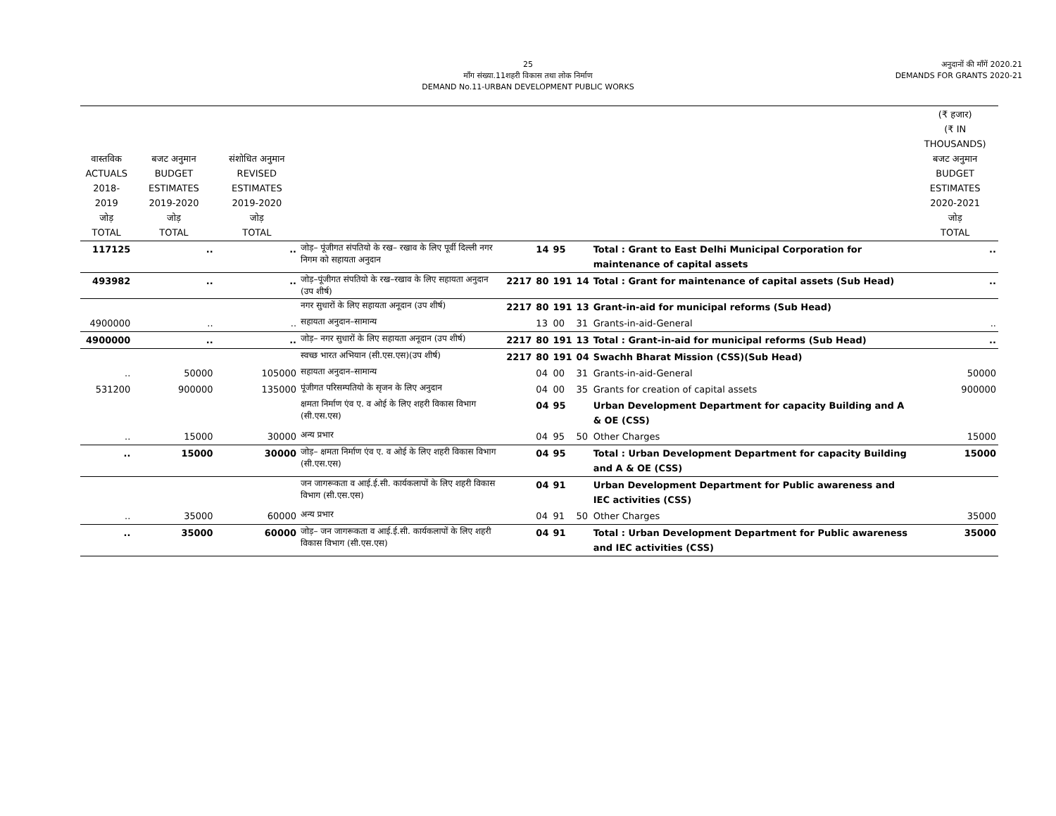25
माँग संख्या.11शहरी विकास तथा लोक निर्माण
DEMAND No.11-URBAN DEVELOPMENT PUBLIC WORKS
अनुदानों की माँगें 2020.21
DEMANDS FOR GRANTS 2020-21
| वास्तविक ACTUALS 2018-2019 जोड़ TOTAL | बजट अनुमान BUDGET ESTIMATES 2019-2020 जोड़ TOTAL | संशोधित अनुमान REVISED ESTIMATES 2019-2020 जोड़ TOTAL | | | | | | | (₹ हजार) (₹ IN THOUSANDS) बजट अनुमान BUDGET ESTIMATES 2020-2021 जोड़ TOTAL |
| --- | --- | --- | --- | --- | --- | --- | --- | --- | --- |
| 117125 | .. | .. | जोड़– पूंजीगत संपतियो के रख– रखाव के लिए पूर्वी दिल्ली नगर निगम को सहायता अनुदान | | 14 | 95 | | Total : Grant to East Delhi Municipal Corporation for maintenance of capital assets | .. |
| 493982 | .. | .. | जोड़–पूंजीगत संपतियो के रख–रखाव के लिए सहायता अनुदान (उप शीर्ष) | 2217 | 80 | 191 | 14 | Total : Grant for maintenance of capital assets (Sub Head) | .. |
| | | | नगर सुधारों के लिए सहायता अनूदान (उप शीर्ष) | 2217 | 80 | 191 | 13 | Grant-in-aid for municipal reforms (Sub Head) | |
| 4900000 | .. | .. | सहायता अनुदान–सामान्य | | 13 | 00 | 31 | Grants-in-aid-General | .. |
| 4900000 | .. | .. | जोड़– नगर सुधारों के लिए सहायता अनूदान (उप शीर्ष) | 2217 | 80 | 191 | 13 | Total : Grant-in-aid for municipal reforms (Sub Head) | .. |
| | | | स्वच्छ भारत अभियान (सी.एस.एस)(उप शीर्ष) | 2217 | 80 | 191 | 04 | Swachh Bharat Mission (CSS)(Sub Head) | |
| .. | 50000 | 105000 | सहायता अनुदान–सामान्य | | 04 | 00 | 31 | Grants-in-aid-General | 50000 |
| 531200 | 900000 | 135000 | पूंजीगत परिसम्पतियो के सृजन के लिए अनुदान | | 04 | 00 | 35 | Grants for creation of capital assets | 900000 |
| | | | क्षमता निर्माण एंव ए. व ओई के लिए शहरी विकास विभाग (सी.एस.एस) | | 04 | 95 | | Urban Development Department for capacity Building and A & OE (CSS) | |
| .. | 15000 | 30000 | अन्य प्रभार | | 04 | 95 | 50 | Other Charges | 15000 |
| .. | 15000 | 30000 | जोड़– क्षमता निर्माण एंव ए. व ओई के लिए शहरी विकास विभाग (सी.एस.एस) | | 04 | 95 | | Total : Urban Development Department for capacity Building and A & OE (CSS) | 15000 |
| | | | जन जागरूकता व आई.ई.सी. कार्यकलापों के लिए शहरी विकास विभाग (सी.एस.एस) | | 04 | 91 | | Urban Development Department for Public awareness and IEC activities (CSS) | |
| .. | 35000 | 60000 | अन्य प्रभार | | 04 | 91 | 50 | Other Charges | 35000 |
| .. | 35000 | 60000 | जोड़– जन जागरूकता व आई.ई.सी. कार्यकलापों के लिए शहरी विकास विभाग (सी.एस.एस) | | 04 | 91 | | Total : Urban Development Department for Public awareness and IEC activities (CSS) | 35000 |